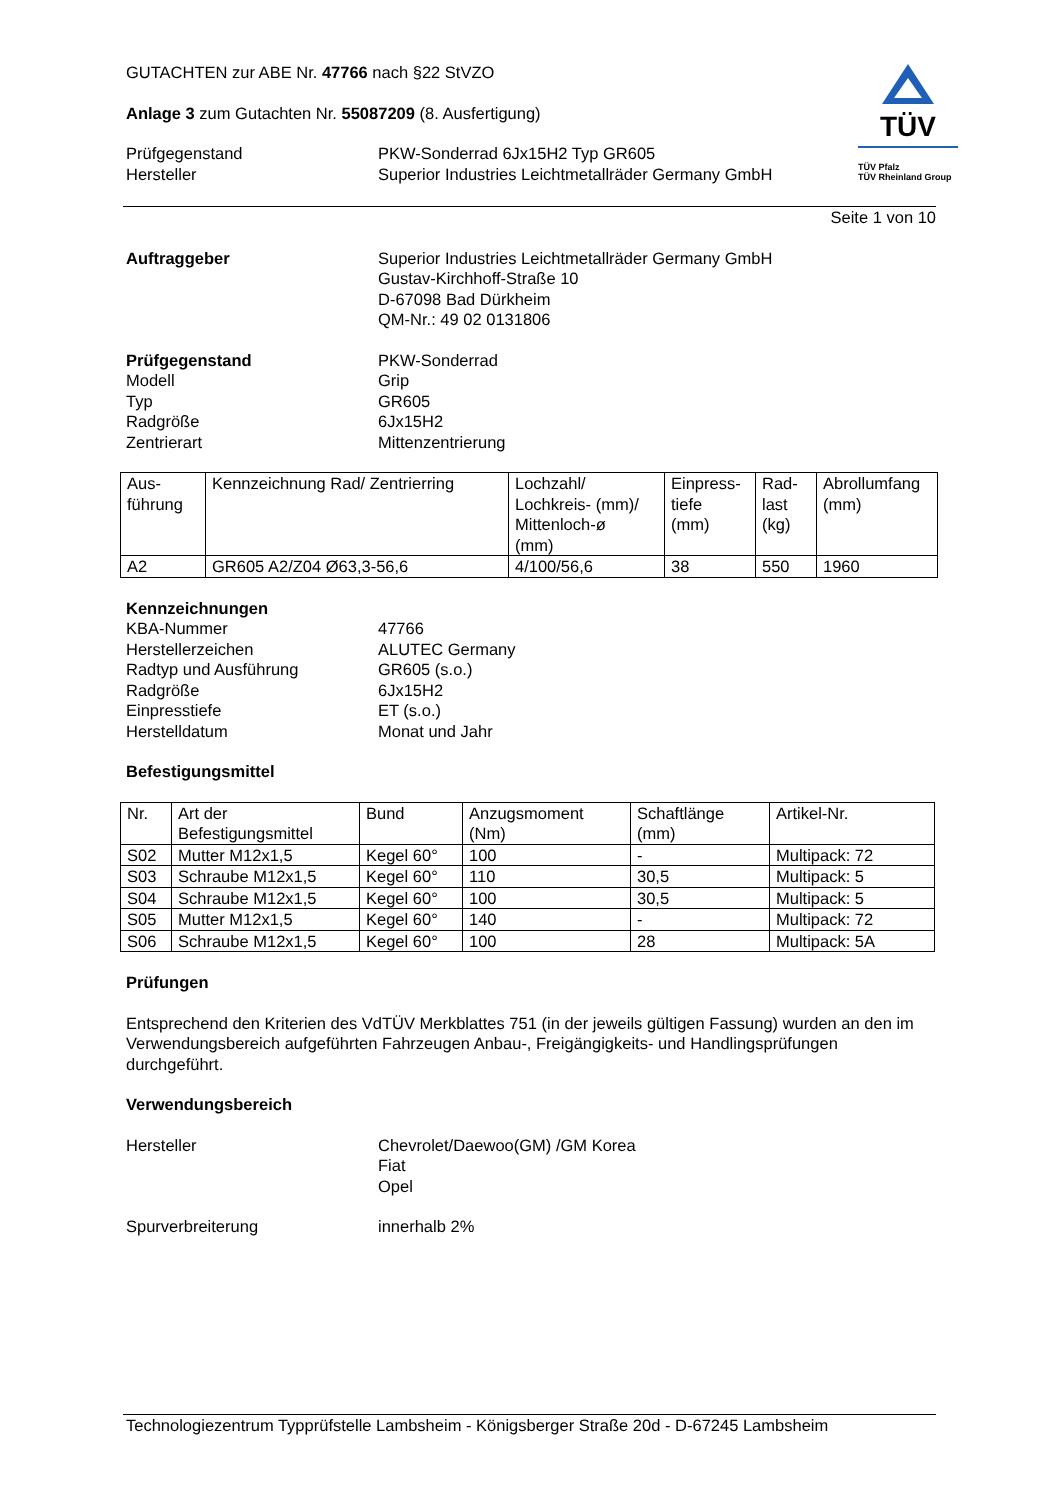GUTACHTEN zur ABE Nr. 47766 nach §22 StVZO
Anlage 3 zum Gutachten Nr. 55087209 (8. Ausfertigung)
TÜV
TÜV Pfalz
TÜV Rheinland Group
Prüfgegenstand PKW-Sonderrad 6Jx15H2 Typ GR605
Hersteller Superior Industries Leichtmetallräder Germany GmbH
Seite 1 von 10
Auftraggeber Superior Industries Leichtmetallräder Germany GmbH
Gustav-Kirchhoff-Straße 10
D-67098 Bad Dürkheim
QM-Nr.: 49 02 0131806
Prüfgegenstand
Modell
Typ
Radgröße
Zentrierart PKW-Sonderrad
Grip
GR605
6Jx15H2
Mittenzentrierung
| Aus- führung | Kennzeichnung Rad/ Zentrierring | Lochzahl/ Lochkreis- (mm)/ Mittenloch-ø (mm) | Einpress- tiefe (mm) | Rad- last (kg) | Abrollumfang (mm) |
| --- | --- | --- | --- | --- | --- |
| A2 | GR605 A2/Z04 Ø63,3-56,6 | 4/100/56,6 | 38 | 550 | 1960 |
Kennzeichnungen
KBA-Nummer
Herstellerzeichen
Radtyp und Ausführung
Radgröße
Einpresstiefe
Herstelldatum
47766
ALUTEC Germany
GR605 (s.o.)
6Jx15H2
ET (s.o.)
Monat und Jahr
Befestigungsmittel
| Nr. | Art der Befestigungsmittel | Bund | Anzugsmoment (Nm) | Schaftlänge (mm) | Artikel-Nr. |
| --- | --- | --- | --- | --- | --- |
| S02 | Mutter M12x1,5 | Kegel 60° | 100 | - | Multipack: 72 |
| S03 | Schraube M12x1,5 | Kegel 60° | 110 | 30,5 | Multipack: 5 |
| S04 | Schraube M12x1,5 | Kegel 60° | 100 | 30,5 | Multipack: 5 |
| S05 | Mutter M12x1,5 | Kegel 60° | 140 | - | Multipack: 72 |
| S06 | Schraube M12x1,5 | Kegel 60° | 100 | 28 | Multipack: 5A |
Prüfungen
Entsprechend den Kriterien des VdTÜV Merkblattes 751 (in der jeweils gültigen Fassung) wurden an den im Verwendungsbereich aufgeführten Fahrzeugen Anbau-, Freigängigkeits- und Handlingsprüfungen durchgeführt.
Verwendungsbereich
Hersteller Chevrolet/Daewoo(GM) /GM Korea
Fiat
Opel
Spurverbreiterung innerhalb 2%
Technologiezentrum Typprüfstelle Lambsheim - Königsberger Straße 20d - D-67245 Lambsheim